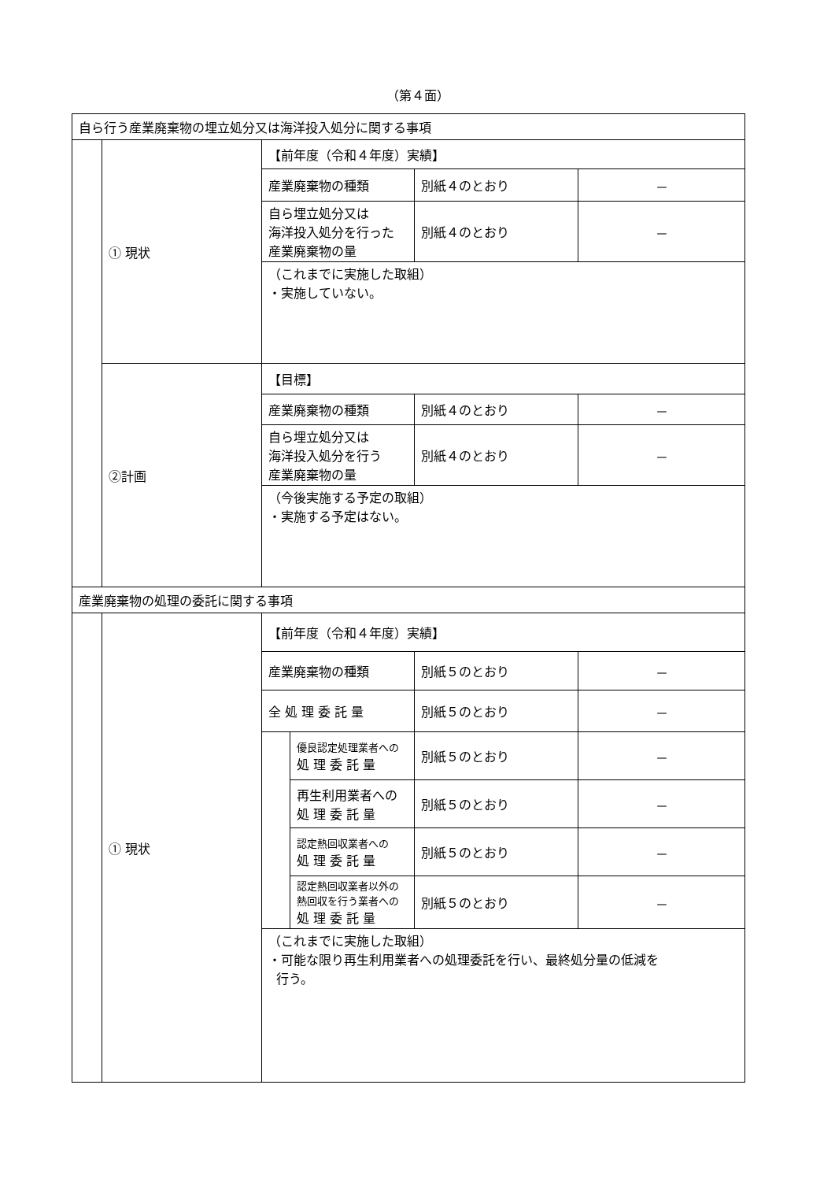（第４面）
| 自ら行う産業廃棄物の埋立処分又は海洋投入処分に関する事項 | | | | | |
| | ① 現状 | 【前年度（令和４年度）実績】 | | | |
| | | 産業廃棄物の種類 | | 別紙４のとおり | － |
| | | 自ら埋立処分又は 海洋投入処分を行った 産業廃棄物の量 | | 別紙４のとおり | － |
| | | （これまでに実施した取組） ・実施していない。 | | | |
| | ②計画 | 【目標】 | | | |
| | | 産業廃棄物の種類 | | 別紙４のとおり | － |
| | | 自ら埋立処分又は 海洋投入処分を行う 産業廃棄物の量 | | 別紙４のとおり | － |
| | | （今後実施する予定の取組） ・実施する予定はない。 | | | |
| 産業廃棄物の処理の委託に関する事項 | | | | | |
| | ① 現状 | 【前年度（令和４年度）実績】 | | | |
| | | 産業廃棄物の種類 | | 別紙５のとおり | － |
| | | 全 処 理 委 託 量 | | 別紙５のとおり | － |
| | | | 優良認定処理業者への 処 理 委 託 量 | 別紙５のとおり | － |
| | | | 再生利用業者への 処 理 委 託 量 | 別紙５のとおり | － |
| | | | 認定熱回収業者への 処 理 委 託 量 | 別紙５のとおり | － |
| | | | 認定熱回収業者以外の 熱回収を行う業者への 処 理 委 託 量 | 別紙５のとおり | － |
| | | （これまでに実施した取組） ・可能な限り再生利用業者への処理委託を行い、最終処分量の低減を 行う。 | | | |